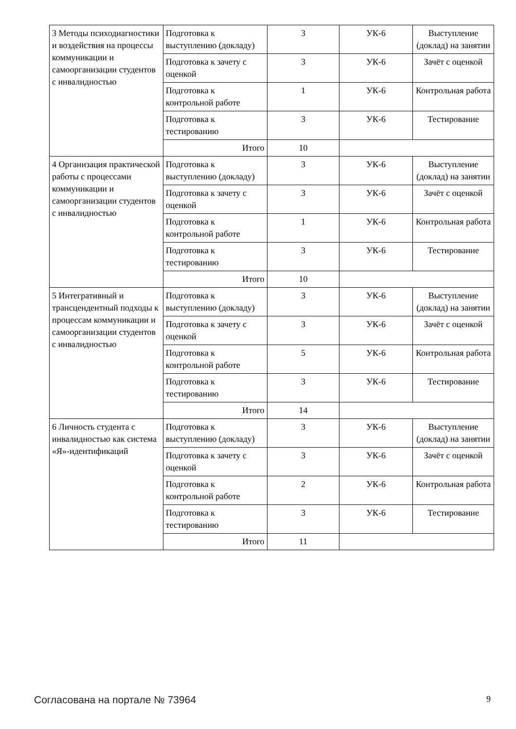| 3 Методы психодиагностики и воздействия на процессы коммуникации и самоорганизации студентов с инвалидностью | Подготовка к выступлению (докладу) | 3 | УК-6 | Выступление (доклад) на занятии |
| | Подготовка к зачету с оценкой | 3 | УК-6 | Зачёт с оценкой |
| | Подготовка к контрольной работе | 1 | УК-6 | Контрольная работа |
| | Подготовка к тестированию | 3 | УК-6 | Тестирование |
| | Итого | 10 | | |
| 4 Организация практической работы с процессами коммуникации и самоорганизации студентов с инвалидностью | Подготовка к выступлению (докладу) | 3 | УК-6 | Выступление (доклад) на занятии |
| | Подготовка к зачету с оценкой | 3 | УК-6 | Зачёт с оценкой |
| | Подготовка к контрольной работе | 1 | УК-6 | Контрольная работа |
| | Подготовка к тестированию | 3 | УК-6 | Тестирование |
| | Итого | 10 | | |
| 5 Интегративный и трансцендентный подходы к процессам коммуникации и самоорганизации студентов с инвалидностью | Подготовка к выступлению (докладу) | 3 | УК-6 | Выступление (доклад) на занятии |
| | Подготовка к зачету с оценкой | 3 | УК-6 | Зачёт с оценкой |
| | Подготовка к контрольной работе | 5 | УК-6 | Контрольная работа |
| | Подготовка к тестированию | 3 | УК-6 | Тестирование |
| | Итого | 14 | | |
| 6 Личность студента с инвалидностью как система «Я»-идентификаций | Подготовка к выступлению (докладу) | 3 | УК-6 | Выступление (доклад) на занятии |
| | Подготовка к зачету с оценкой | 3 | УК-6 | Зачёт с оценкой |
| | Подготовка к контрольной работе | 2 | УК-6 | Контрольная работа |
| | Подготовка к тестированию | 3 | УК-6 | Тестирование |
| | Итого | 11 | | |
Согласована на портале № 73964 9